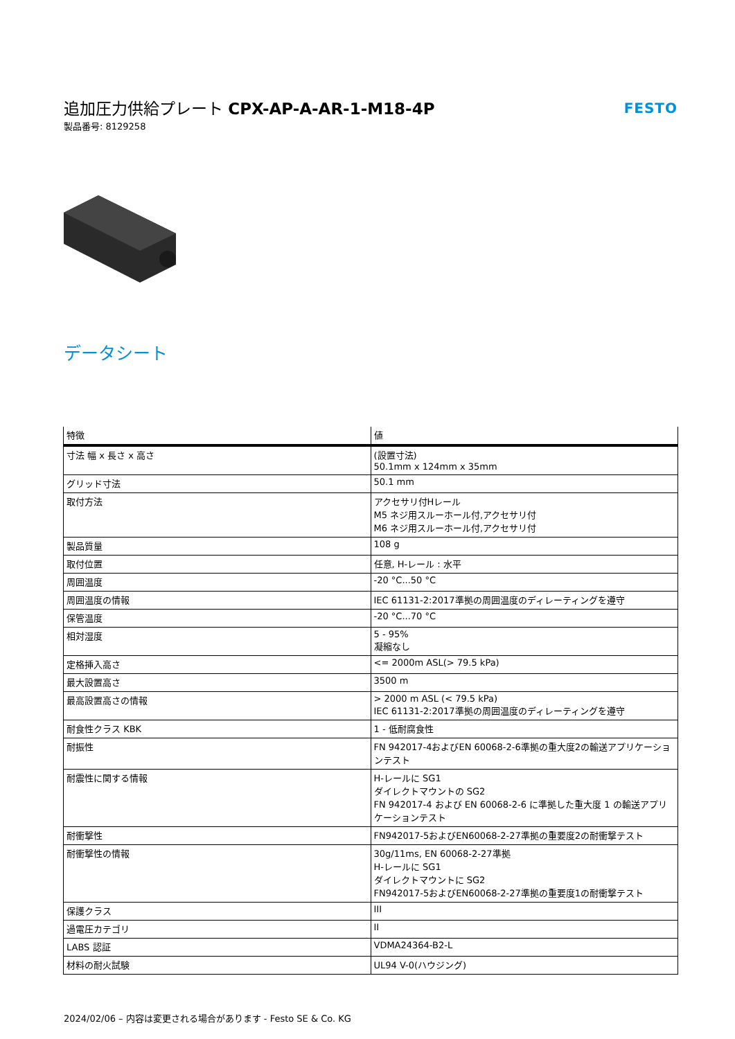追加圧力供給プレート CPX-AP-A-AR-1-M18-4P
製品番号: 8129258
FESTO
データシート
| 特徴 | 値 |
| --- | --- |
| 寸法 幅 x 長さ x 高さ | (設置寸法) 50.1mm x 124mm x 35mm |
| グリッド寸法 | 50.1 mm |
| 取付方法 | アクセサリ付Hレール M5 ネジ用スルーホール付,アクセサリ付 M6 ネジ用スルーホール付,アクセサリ付 |
| 製品質量 | 108 g |
| 取付位置 | 任意, H-レール : 水平 |
| 周囲温度 | -20 °C...50 °C |
| 周囲温度の情報 | IEC 61131-2:2017準拠の周囲温度のディレーティングを遵守 |
| 保管温度 | -20 °C...70 °C |
| 相対湿度 | 5 - 95% 凝縮なし |
| 定格挿入高さ | <= 2000m ASL(> 79.5 kPa) |
| 最大設置高さ | 3500 m |
| 最高設置高さの情報 | > 2000 m ASL (< 79.5 kPa) IEC 61131-2:2017準拠の周囲温度のディレーティングを遵守 |
| 耐食性クラス KBK | 1 - 低耐腐食性 |
| 耐振性 | FN 942017-4およびEN 60068-2-6準拠の重大度2の輸送アプリケーションテスト |
| 耐震性に関する情報 | H-レールに SG1 ダイレクトマウントの SG2 FN 942017-4 および EN 60068-2-6 に準拠した重大度 1 の輸送アプリケーションテスト |
| 耐衝撃性 | FN942017-5およびEN60068-2-27準拠の重要度2の耐衝撃テスト |
| 耐衝撃性の情報 | 30g/11ms, EN 60068-2-27準拠 H-レールに SG1 ダイレクトマウントに SG2 FN942017-5およびEN60068-2-27準拠の重要度1の耐衝撃テスト |
| 保護クラス | III |
| 過電圧カテゴリ | II |
| LABS 認証 | VDMA24364-B2-L |
| 材料の耐火試験 | UL94 V-0(ハウジング) |
2024/02/06 – 内容は変更される場合があります - Festo SE & Co. KG